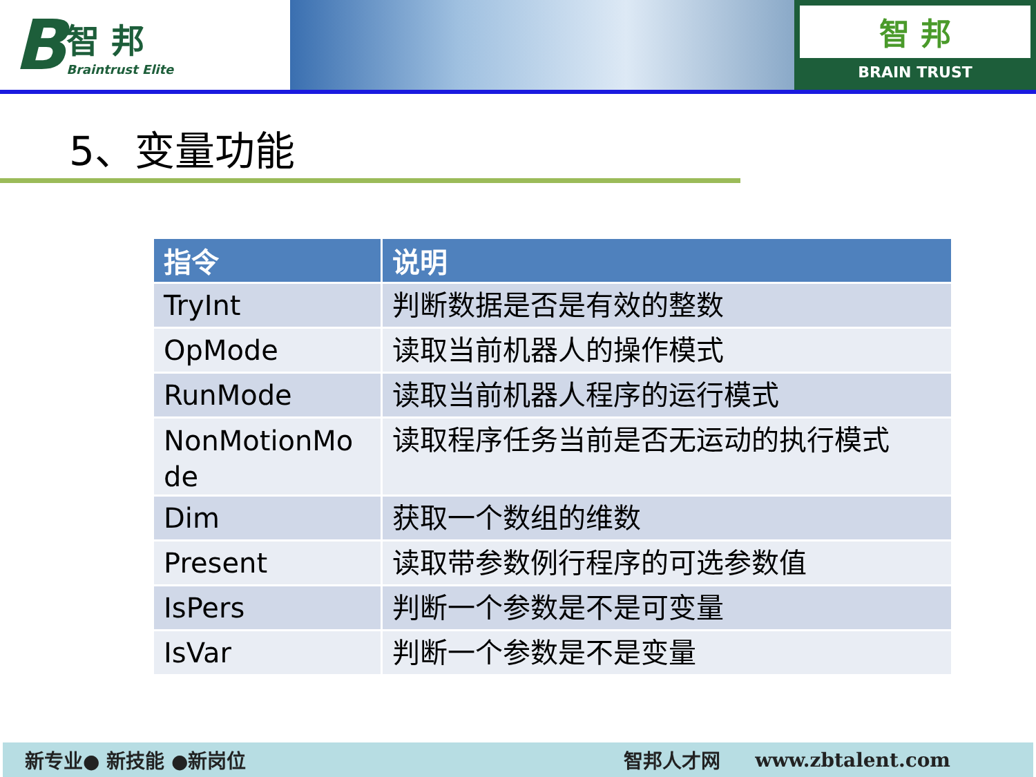B
智 邦
Braintrust Elite
智 邦
BRAIN TRUST
5、变量功能
| 指令 | 说明 |
| --- | --- |
| TryInt | 判断数据是否是有效的整数 |
| OpMode | 读取当前机器人的操作模式 |
| RunMode | 读取当前机器人程序的运行模式 |
| NonMotionMo de | 读取程序任务当前是否无运动的执行模式 |
| Dim | 获取一个数组的维数 |
| Present | 读取带参数例行程序的可选参数值 |
| IsPers | 判断一个参数是不是可变量 |
| IsVar | 判断一个参数是不是变量 |
新专业● 新技能 ●新岗位 智邦人才网 www.zbtalent.com